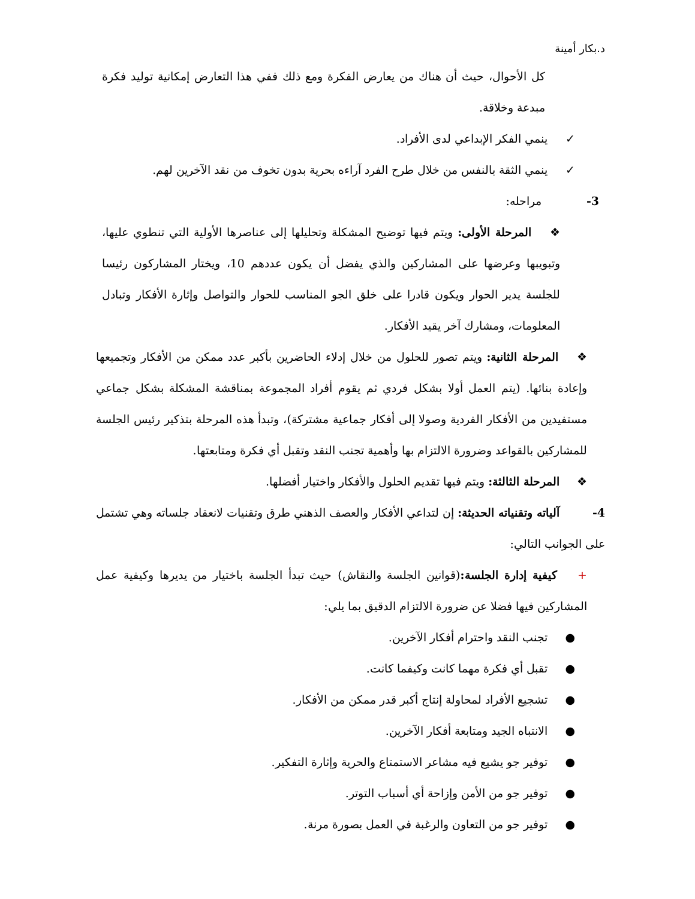د.بكار أمينة
كل الأحوال، حيث أن هناك من يعارض الفكرة ومع ذلك ففي هذا التعارض إمكانية توليد فكرة مبدعة وخلاقة.
✓ ينمي الفكر الإبداعي لدى الأفراد.
✓ ينمي الثقة بالنفس من خلال طرح الفرد آراءه بحرية بدون تخوف من نقد الآخرين لهم.
3- مراحله:
❖ المرحلة الأولى: ويتم فيها توضيح المشكلة وتحليلها إلى عناصرها الأولية التي تنطوي عليها، وتبويبها وعرضها على المشاركين والذي يفضل أن يكون عددهم 10، ويختار المشاركون رئيسا للجلسة يدير الحوار ويكون قادرا على خلق الجو المناسب للحوار والتواصل وإثارة الأفكار وتبادل المعلومات، ومشارك آخر يقيد الأفكار.
❖ المرحلة الثانية: ويتم تصور للحلول من خلال إدلاء الحاضرين بأكبر عدد ممكن من الأفكار وتجميعها وإعادة بنائها. (يتم العمل أولا بشكل فردي ثم يقوم أفراد المجموعة بمناقشة المشكلة بشكل جماعي مستفيدين من الأفكار الفردية وصولا إلى أفكار جماعية مشتركة)، وتبدأ هذه المرحلة بتذكير رئيس الجلسة للمشاركين بالقواعد وضرورة الالتزام بها وأهمية تجنب النقد وتقبل أي فكرة ومتابعتها.
❖ المرحلة الثالثة: ويتم فيها تقديم الحلول والأفكار واختيار أفضلها.
4- آلياته وتقنياته الحديثة: إن لتداعي الأفكار والعصف الذهني طرق وتقنيات لانعقاد جلساته وهي تشتمل على الجوانب التالي:
+ كيفية إدارة الجلسة:(قوانين الجلسة والنقاش) حيث تبدأ الجلسة باختيار من يديرها وكيفية عمل المشاركين فيها فضلا عن ضرورة الالتزام الدقيق بما يلي:
● تجنب النقد واحترام أفكار الآخرين.
● تقبل أي فكرة مهما كانت وكيفما كانت.
● تشجيع الأفراد لمحاولة إنتاج أكبر قدر ممكن من الأفكار.
● الانتباه الجيد ومتابعة أفكار الآخرين.
● توفير جو يشيع فيه مشاعر الاستمتاع والحرية وإثارة التفكير.
● توفير جو من الأمن وإزاحة أي أسباب التوتر.
● توفير جو من التعاون والرغبة في العمل بصورة مرنة.